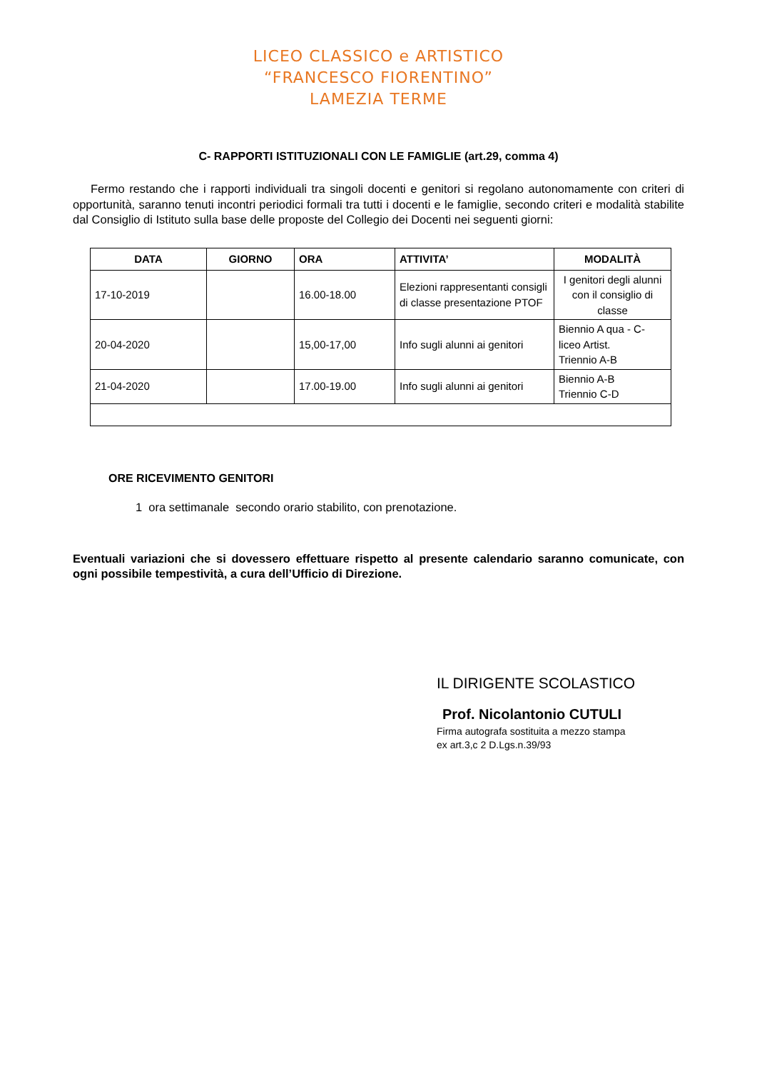LICEO CLASSICO e ARTISTICO
“FRANCESCO FIORENTINO”
LAMEZIA TERME
C- RAPPORTI ISTITUZIONALI CON LE FAMIGLIE (art.29, comma 4)
Fermo restando che i rapporti individuali tra singoli docenti e genitori si regolano autonomamente con criteri di opportunità, saranno tenuti incontri periodici formali tra tutti i docenti e le famiglie, secondo criteri e modalità stabilite dal Consiglio di Istituto sulla base delle proposte del Collegio dei Docenti nei seguenti giorni:
| DATA | GIORNO | ORA | ATTIVITA’ | MODALITÀ |
| --- | --- | --- | --- | --- |
| 17-10-2019 | | 16.00-18.00 | Elezioni rappresentanti consigli di classe presentazione PTOF | I genitori degli alunni con il consiglio di classe |
| 20-04-2020 | | 15,00-17,00 | Info sugli alunni ai genitori | Biennio A qua - C- liceo Artist. Triennio A-B |
| 21-04-2020 | | 17.00-19.00 | Info sugli alunni ai genitori | Biennio A-B Triennio C-D |
ORE RICEVIMENTO GENITORI
1 ora settimanale secondo orario stabilito, con prenotazione.
Eventuali variazioni che si dovessero effettuare rispetto al presente calendario saranno comunicate, con ogni possibile tempestività, a cura dell’Ufficio di Direzione.
IL DIRIGENTE SCOLASTICO
Prof. Nicolantonio CUTULI
Firma autografa sostituita a mezzo stampa
ex art.3,c 2 D.Lgs.n.39/93